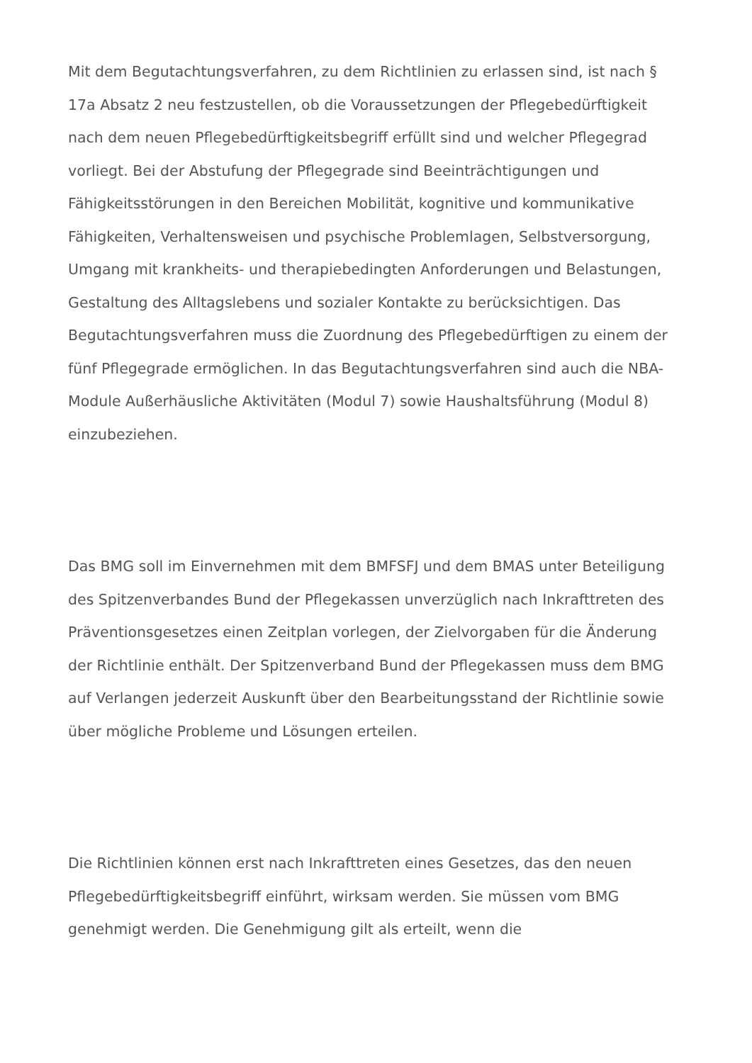Mit dem Begutachtungsverfahren, zu dem Richtlinien zu erlassen sind, ist nach § 17a Absatz 2 neu festzustellen, ob die Voraussetzungen der Pflegebedürftigkeit nach dem neuen Pflegebedürftigkeitsbegriff erfüllt sind und welcher Pflegegrad vorliegt. Bei der Abstufung der Pflegegrade sind Beeinträchtigungen und Fähigkeitsstörungen in den Bereichen Mobilität, kognitive und kommunikative Fähigkeiten, Verhaltensweisen und psychische Problemlagen, Selbstversorgung, Umgang mit krankheits- und therapiebedingten Anforderungen und Belastungen, Gestaltung des Alltagslebens und sozialer Kontakte zu berücksichtigen. Das Begutachtungsverfahren muss die Zuordnung des Pflegebedürftigen zu einem der fünf Pflegegrade ermöglichen. In das Begutachtungsverfahren sind auch die NBA-Module Außerhäusliche Aktivitäten (Modul 7) sowie Haushaltsführung (Modul 8) einzubeziehen.
Das BMG soll im Einvernehmen mit dem BMFSFJ und dem BMAS unter Beteiligung des Spitzenverbandes Bund der Pflegekassen unverzüglich nach Inkrafttreten des Präventionsgesetzes einen Zeitplan vorlegen, der Zielvorgaben für die Änderung der Richtlinie enthält. Der Spitzenverband Bund der Pflegekassen muss dem BMG auf Verlangen jederzeit Auskunft über den Bearbeitungsstand der Richtlinie sowie über mögliche Probleme und Lösungen erteilen.
Die Richtlinien können erst nach Inkrafttreten eines Gesetzes, das den neuen Pflegebedürftigkeitsbegriff einführt, wirksam werden. Sie müssen vom BMG genehmigt werden. Die Genehmigung gilt als erteilt, wenn die